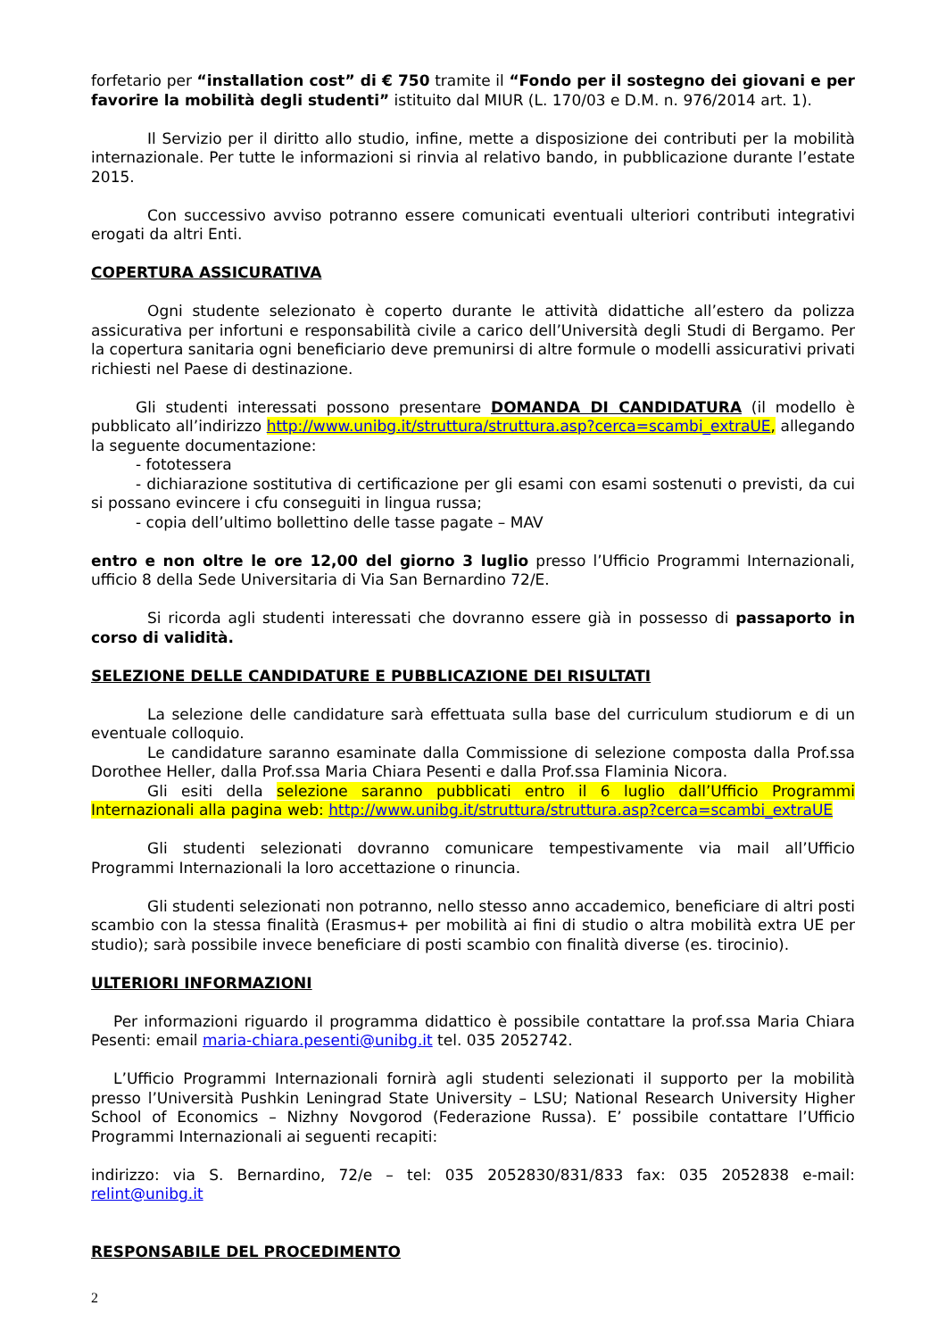forfetario per “installation cost” di € 750 tramite il “Fondo per il sostegno dei giovani e per favorire la mobilità degli studenti” istituito dal MIUR (L. 170/03 e D.M. n. 976/2014 art. 1).
Il Servizio per il diritto allo studio, infine, mette a disposizione dei contributi per la mobilità internazionale. Per tutte le informazioni si rinvia al relativo bando, in pubblicazione durante l’estate 2015.
Con successivo avviso potranno essere comunicati eventuali ulteriori contributi integrativi erogati da altri Enti.
COPERTURA ASSICURATIVA
Ogni studente selezionato è coperto durante le attività didattiche all’estero da polizza assicurativa per infortuni e responsabilità civile a carico dell’Università degli Studi di Bergamo. Per la copertura sanitaria ogni beneficiario deve premunirsi di altre formule o modelli assicurativi privati richiesti nel Paese di destinazione.
Gli studenti interessati possono presentare DOMANDA DI CANDIDATURA (il modello è pubblicato all’indirizzo http://www.unibg.it/struttura/struttura.asp?cerca=scambi_extraUE, allegando la seguente documentazione:
- fototessera
- dichiarazione sostitutiva di certificazione per gli esami con esami sostenuti o previsti, da cui si possano evincere i cfu conseguiti in lingua russa;
- copia dell’ultimo bollettino delle tasse pagate – MAV
entro e non oltre le ore 12,00 del giorno 3 luglio presso l’Ufficio Programmi Internazionali, ufficio 8 della Sede Universitaria di Via San Bernardino 72/E.
Si ricorda agli studenti interessati che dovranno essere già in possesso di passaporto in corso di validità.
SELEZIONE DELLE CANDIDATURE E PUBBLICAZIONE DEI RISULTATI
La selezione delle candidature sarà effettuata sulla base del curriculum studiorum e di un eventuale colloquio.
Le candidature saranno esaminate dalla Commissione di selezione composta dalla Prof.ssa Dorothee Heller, dalla Prof.ssa Maria Chiara Pesenti e dalla Prof.ssa Flaminia Nicora.
Gli esiti della selezione saranno pubblicati entro il 6 luglio dall’Ufficio Programmi Internazionali alla pagina web: http://www.unibg.it/struttura/struttura.asp?cerca=scambi_extraUE
Gli studenti selezionati dovranno comunicare tempestivamente via mail all’Ufficio Programmi Internazionali la loro accettazione o rinuncia.
Gli studenti selezionati non potranno, nello stesso anno accademico, beneficiare di altri posti scambio con la stessa finalità (Erasmus+ per mobilità ai fini di studio o altra mobilità extra UE per studio); sarà possibile invece beneficiare di posti scambio con finalità diverse (es. tirocinio).
ULTERIORI INFORMAZIONI
Per informazioni riguardo il programma didattico è possibile contattare la prof.ssa Maria Chiara Pesenti: email maria-chiara.pesenti@unibg.it tel. 035 2052742.
L’Ufficio Programmi Internazionali fornirà agli studenti selezionati il supporto per la mobilità presso l’Università Pushkin Leningrad State University – LSU; National Research University Higher School of Economics – Nizhny Novgorod (Federazione Russa). E’ possibile contattare l’Ufficio Programmi Internazionali ai seguenti recapiti:
indirizzo: via S. Bernardino, 72/e – tel: 035 2052830/831/833 fax: 035 2052838 e-mail: relint@unibg.it
RESPONSABILE DEL PROCEDIMENTO
2